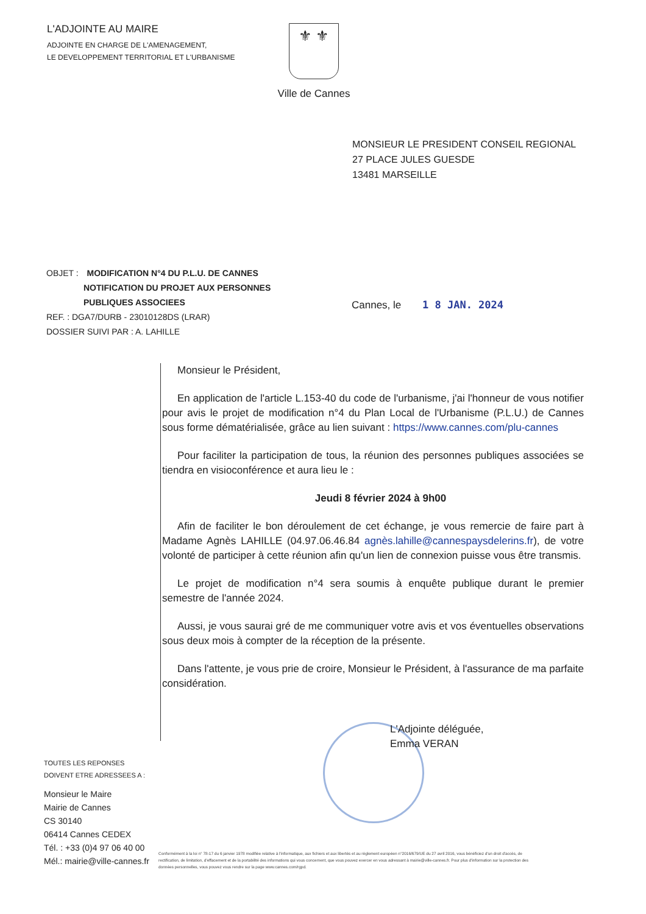L'ADJOINTE AU MAIRE
ADJOINTE EN CHARGE DE L'AMENAGEMENT,
LE DEVELOPPEMENT TERRITORIAL ET L'URBANISME
⚜ ⚜
Ville de Cannes
MONSIEUR LE PRESIDENT CONSEIL REGIONAL
27 PLACE JULES GUESDE
13481 MARSEILLE
OBJET : MODIFICATION N°4 DU P.L.U. DE CANNES
NOTIFICATION DU PROJET AUX PERSONNES PUBLIQUES ASSOCIEES
REF. : DGA7/DURB - 23010128DS (LRAR)
DOSSIER SUIVI PAR : A. LAHILLE
Cannes, le 1 8 JAN. 2024
Monsieur le Président,
En application de l'article L.153-40 du code de l'urbanisme, j'ai l'honneur de vous notifier pour avis le projet de modification n°4 du Plan Local de l'Urbanisme (P.L.U.) de Cannes sous forme dématérialisée, grâce au lien suivant : https://www.cannes.com/plu-cannes
Pour faciliter la participation de tous, la réunion des personnes publiques associées se tiendra en visioconférence et aura lieu le :
Jeudi 8 février 2024 à 9h00
Afin de faciliter le bon déroulement de cet échange, je vous remercie de faire part à Madame Agnès LAHILLE (04.97.06.46.84 agnès.lahille@cannespaysdelerins.fr), de votre volonté de participer à cette réunion afin qu'un lien de connexion puisse vous être transmis.
Le projet de modification n°4 sera soumis à enquête publique durant le premier semestre de l'année 2024.
Aussi, je vous saurai gré de me communiquer votre avis et vos éventuelles observations sous deux mois à compter de la réception de la présente.
Dans l'attente, je vous prie de croire, Monsieur le Président, à l'assurance de ma parfaite considération.
L'Adjointe déléguée,
Emma VERAN
TOUTES LES REPONSES
DOIVENT ETRE ADRESSEES A :
Monsieur le Maire
Mairie de Cannes
CS 30140
06414 Cannes CEDEX
Tél. : +33 (0)4 97 06 40 00
Mél.: mairie@ville-cannes.fr
Conformément à la loi n° 78-17 du 6 janvier 1978 modifiée relative à l'informatique, aux fichiers et aux libertés et au règlement européen n°2016/679/UE du 27 avril 2016, vous bénéficiez d'un droit d'accès, de rectification, de limitation, d'effacement et de la portabilité des informations qui vous concernent, que vous pouvez exercer en vous adressant à mairie@ville-cannes.fr. Pour plus d'information sur la protection des données personnelles, vous pouvez vous rendre sur la page www.cannes.com/rgpd.